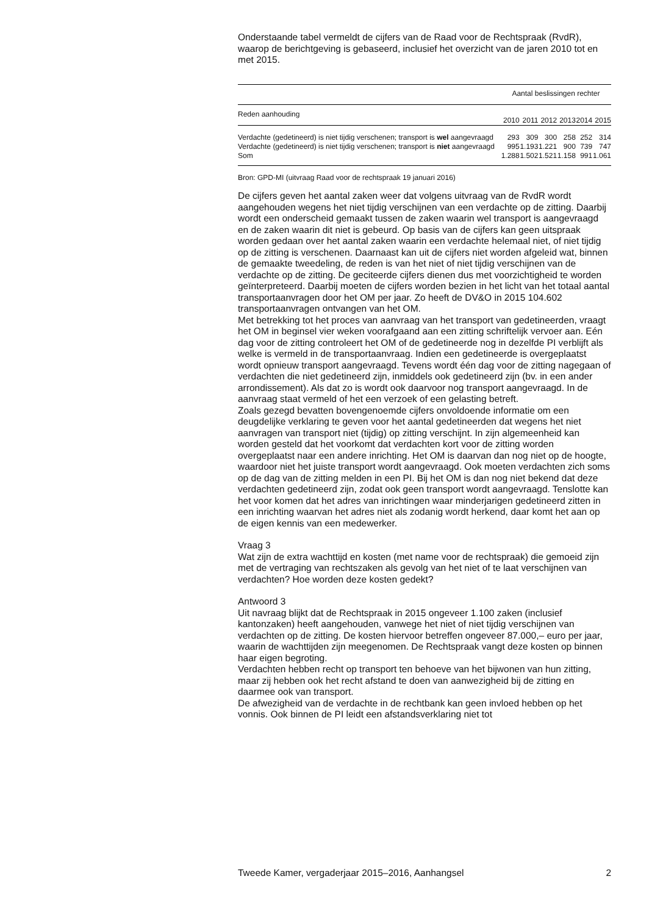Onderstaande tabel vermeldt de cijfers van de Raad voor de Rechtspraak (RvdR), waarop de berichtgeving is gebaseerd, inclusief het overzicht van de jaren 2010 tot en met 2015.
| | Aantal beslissingen rechter | | | | | |
| --- | --- | --- | --- | --- | --- | --- |
| Reden aanhouding | 2010 | 2011 | 2012 | 2013 | 2014 | 2015 |
| Verdachte (gedetineerd) is niet tijdig verschenen; transport is wel aangevraagd | 293 | 309 | 300 | 258 | 252 | 314 |
| Verdachte (gedetineerd) is niet tijdig verschenen; transport is niet aangevraagd | 995 | 1.193 | 1.221 | 900 | 739 | 747 |
| Som | 1.288 | 1.502 | 1.521 | 1.158 | 991 | 1.061 |
Bron: GPD-MI (uitvraag Raad voor de rechtspraak 19 januari 2016)
De cijfers geven het aantal zaken weer dat volgens uitvraag van de RvdR wordt aangehouden wegens het niet tijdig verschijnen van een verdachte op de zitting. Daarbij wordt een onderscheid gemaakt tussen de zaken waarin wel transport is aangevraagd en de zaken waarin dit niet is gebeurd. Op basis van de cijfers kan geen uitspraak worden gedaan over het aantal zaken waarin een verdachte helemaal niet, of niet tijdig op de zitting is verschenen. Daarnaast kan uit de cijfers niet worden afgeleid wat, binnen de gemaakte tweedeling, de reden is van het niet of niet tijdig verschijnen van de verdachte op de zitting. De geciteerde cijfers dienen dus met voorzichtigheid te worden geïnterpreteerd. Daarbij moeten de cijfers worden bezien in het licht van het totaal aantal transportaanvragen door het OM per jaar. Zo heeft de DV&O in 2015 104.602 transportaanvragen ontvangen van het OM.
Met betrekking tot het proces van aanvraag van het transport van gedetineerden, vraagt het OM in beginsel vier weken voorafgaand aan een zitting schriftelijk vervoer aan. Eén dag voor de zitting controleert het OM of de gedetineerde nog in dezelfde PI verblijft als welke is vermeld in de transportaanvraag. Indien een gedetineerde is overgeplaatst wordt opnieuw transport aangevraagd. Tevens wordt één dag voor de zitting nagegaan of verdachten die niet gedetineerd zijn, inmiddels ook gedetineerd zijn (bv. in een ander arrondissement). Als dat zo is wordt ook daarvoor nog transport aangevraagd. In de aanvraag staat vermeld of het een verzoek of een gelasting betreft.
Zoals gezegd bevatten bovengenoemde cijfers onvoldoende informatie om een deugdelijke verklaring te geven voor het aantal gedetineerden dat wegens het niet aanvragen van transport niet (tijdig) op zitting verschijnt. In zijn algemeenheid kan worden gesteld dat het voorkomt dat verdachten kort voor de zitting worden overgeplaatst naar een andere inrichting. Het OM is daarvan dan nog niet op de hoogte, waardoor niet het juiste transport wordt aangevraagd. Ook moeten verdachten zich soms op de dag van de zitting melden in een PI. Bij het OM is dan nog niet bekend dat deze verdachten gedetineerd zijn, zodat ook geen transport wordt aangevraagd. Tenslotte kan het voor komen dat het adres van inrichtingen waar minderjarigen gedetineerd zitten in een inrichting waarvan het adres niet als zodanig wordt herkend, daar komt het aan op de eigen kennis van een medewerker.
Vraag 3
Wat zijn de extra wachttijd en kosten (met name voor de rechtspraak) die gemoeid zijn met de vertraging van rechtszaken als gevolg van het niet of te laat verschijnen van verdachten? Hoe worden deze kosten gedekt?
Antwoord 3
Uit navraag blijkt dat de Rechtspraak in 2015 ongeveer 1.100 zaken (inclusief kantonzaken) heeft aangehouden, vanwege het niet of niet tijdig verschijnen van verdachten op de zitting. De kosten hiervoor betreffen ongeveer 87.000,– euro per jaar, waarin de wachttijden zijn meegenomen. De Rechtspraak vangt deze kosten op binnen haar eigen begroting.
Verdachten hebben recht op transport ten behoeve van het bijwonen van hun zitting, maar zij hebben ook het recht afstand te doen van aanwezigheid bij de zitting en daarmee ook van transport.
De afwezigheid van de verdachte in de rechtbank kan geen invloed hebben op het vonnis. Ook binnen de PI leidt een afstandsverklaring niet tot
Tweede Kamer, vergaderjaar 2015–2016, Aanhangsel 2